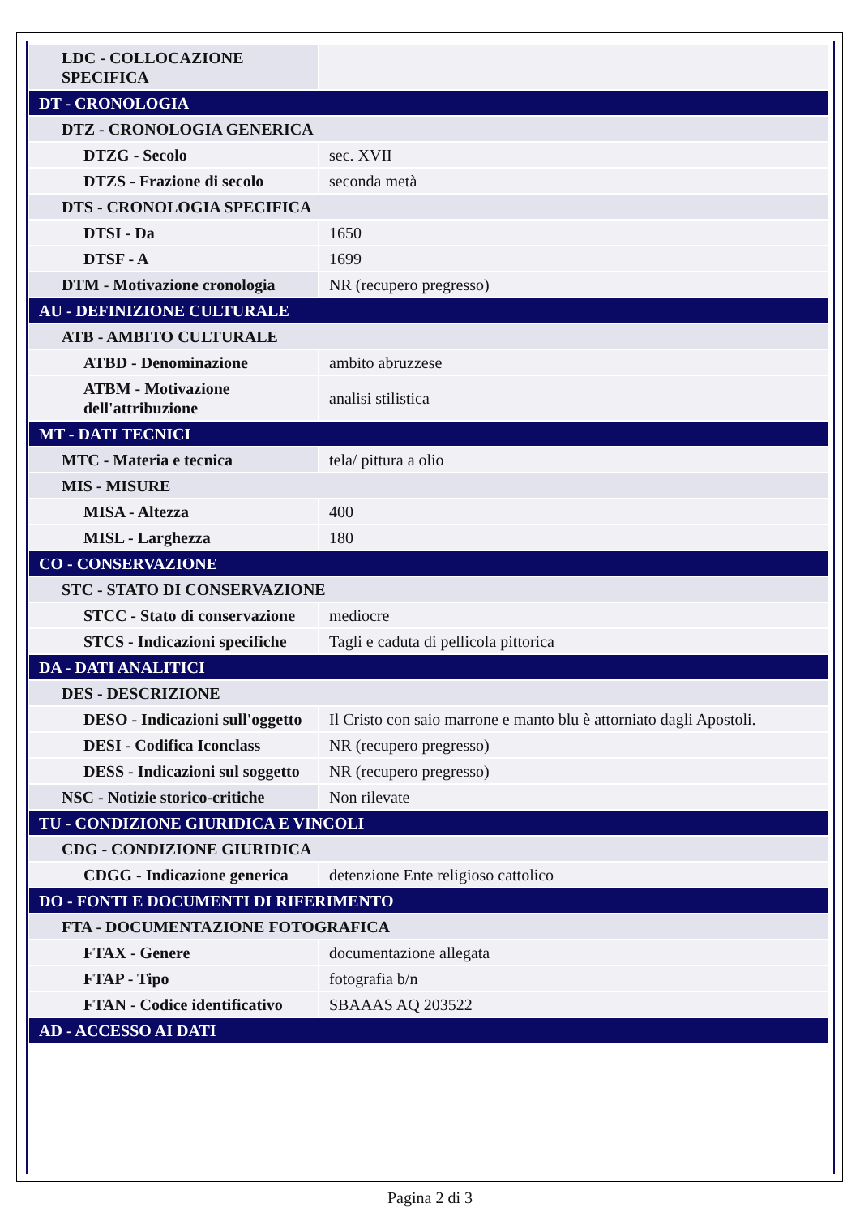| LDC - COLLOCAZIONE SPECIFICA | |
| DT - CRONOLOGIA | |
| DTZ - CRONOLOGIA GENERICA | |
| DTZG - Secolo | sec. XVII |
| DTZS - Frazione di secolo | seconda metà |
| DTS - CRONOLOGIA SPECIFICA | |
| DTSI - Da | 1650 |
| DTSF - A | 1699 |
| DTM - Motivazione cronologia | NR (recupero pregresso) |
| AU - DEFINIZIONE CULTURALE | |
| ATB - AMBITO CULTURALE | |
| ATBD - Denominazione | ambito abruzzese |
| ATBM - Motivazione dell'attribuzione | analisi stilistica |
| MT - DATI TECNICI | |
| MTC - Materia e tecnica | tela/ pittura a olio |
| MIS - MISURE | |
| MISA - Altezza | 400 |
| MISL - Larghezza | 180 |
| CO - CONSERVAZIONE | |
| STC - STATO DI CONSERVAZIONE | |
| STCC - Stato di conservazione | mediocre |
| STCS - Indicazioni specifiche | Tagli e caduta di pellicola pittorica |
| DA - DATI ANALITICI | |
| DES - DESCRIZIONE | |
| DESO - Indicazioni sull'oggetto | Il Cristo con saio marrone e manto blu è attorniato dagli Apostoli. |
| DESI - Codifica Iconclass | NR (recupero pregresso) |
| DESS - Indicazioni sul soggetto | NR (recupero pregresso) |
| NSC - Notizie storico-critiche | Non rilevate |
| TU - CONDIZIONE GIURIDICA E VINCOLI | |
| CDG - CONDIZIONE GIURIDICA | |
| CDGG - Indicazione generica | detenzione Ente religioso cattolico |
| DO - FONTI E DOCUMENTI DI RIFERIMENTO | |
| FTA - DOCUMENTAZIONE FOTOGRAFICA | |
| FTAX - Genere | documentazione allegata |
| FTAP - Tipo | fotografia b/n |
| FTAN - Codice identificativo | SBAAAS AQ 203522 |
| AD - ACCESSO AI DATI | |
Pagina 2 di 3